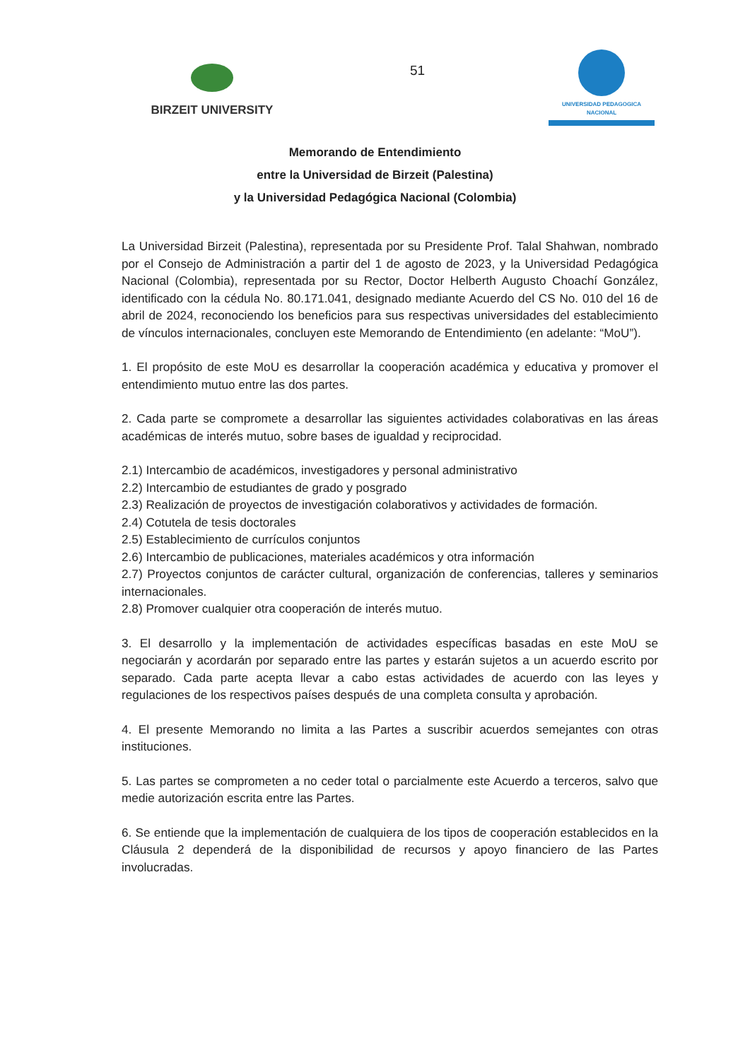BIRZEIT UNIVERSITY
51
UNIVERSIDAD PEDAGOGICA
NACIONAL
Memorando de Entendimiento
entre la Universidad de Birzeit (Palestina)
y la Universidad Pedagógica Nacional (Colombia)
La Universidad Birzeit (Palestina), representada por su Presidente Prof. Talal Shahwan, nombrado por el Consejo de Administración a partir del 1 de agosto de 2023, y la Universidad Pedagógica Nacional (Colombia), representada por su Rector, Doctor Helberth Augusto Choachí González, identificado con la cédula No. 80.171.041, designado mediante Acuerdo del CS No. 010 del 16 de abril de 2024, reconociendo los beneficios para sus respectivas universidades del establecimiento de vínculos internacionales, concluyen este Memorando de Entendimiento (en adelante: “MoU”).
1. El propósito de este MoU es desarrollar la cooperación académica y educativa y promover el entendimiento mutuo entre las dos partes.
2. Cada parte se compromete a desarrollar las siguientes actividades colaborativas en las áreas académicas de interés mutuo, sobre bases de igualdad y reciprocidad.
2.1) Intercambio de académicos, investigadores y personal administrativo
2.2) Intercambio de estudiantes de grado y posgrado
2.3) Realización de proyectos de investigación colaborativos y actividades de formación.
2.4) Cotutela de tesis doctorales
2.5) Establecimiento de currículos conjuntos
2.6) Intercambio de publicaciones, materiales académicos y otra información
2.7) Proyectos conjuntos de carácter cultural, organización de conferencias, talleres y seminarios internacionales.
2.8) Promover cualquier otra cooperación de interés mutuo.
3. El desarrollo y la implementación de actividades específicas basadas en este MoU se negociarán y acordarán por separado entre las partes y estarán sujetos a un acuerdo escrito por separado. Cada parte acepta llevar a cabo estas actividades de acuerdo con las leyes y regulaciones de los respectivos países después de una completa consulta y aprobación.
4. El presente Memorando no limita a las Partes a suscribir acuerdos semejantes con otras instituciones.
5. Las partes se comprometen a no ceder total o parcialmente este Acuerdo a terceros, salvo que medie autorización escrita entre las Partes.
6. Se entiende que la implementación de cualquiera de los tipos de cooperación establecidos en la Cláusula 2 dependerá de la disponibilidad de recursos y apoyo financiero de las Partes involucradas.